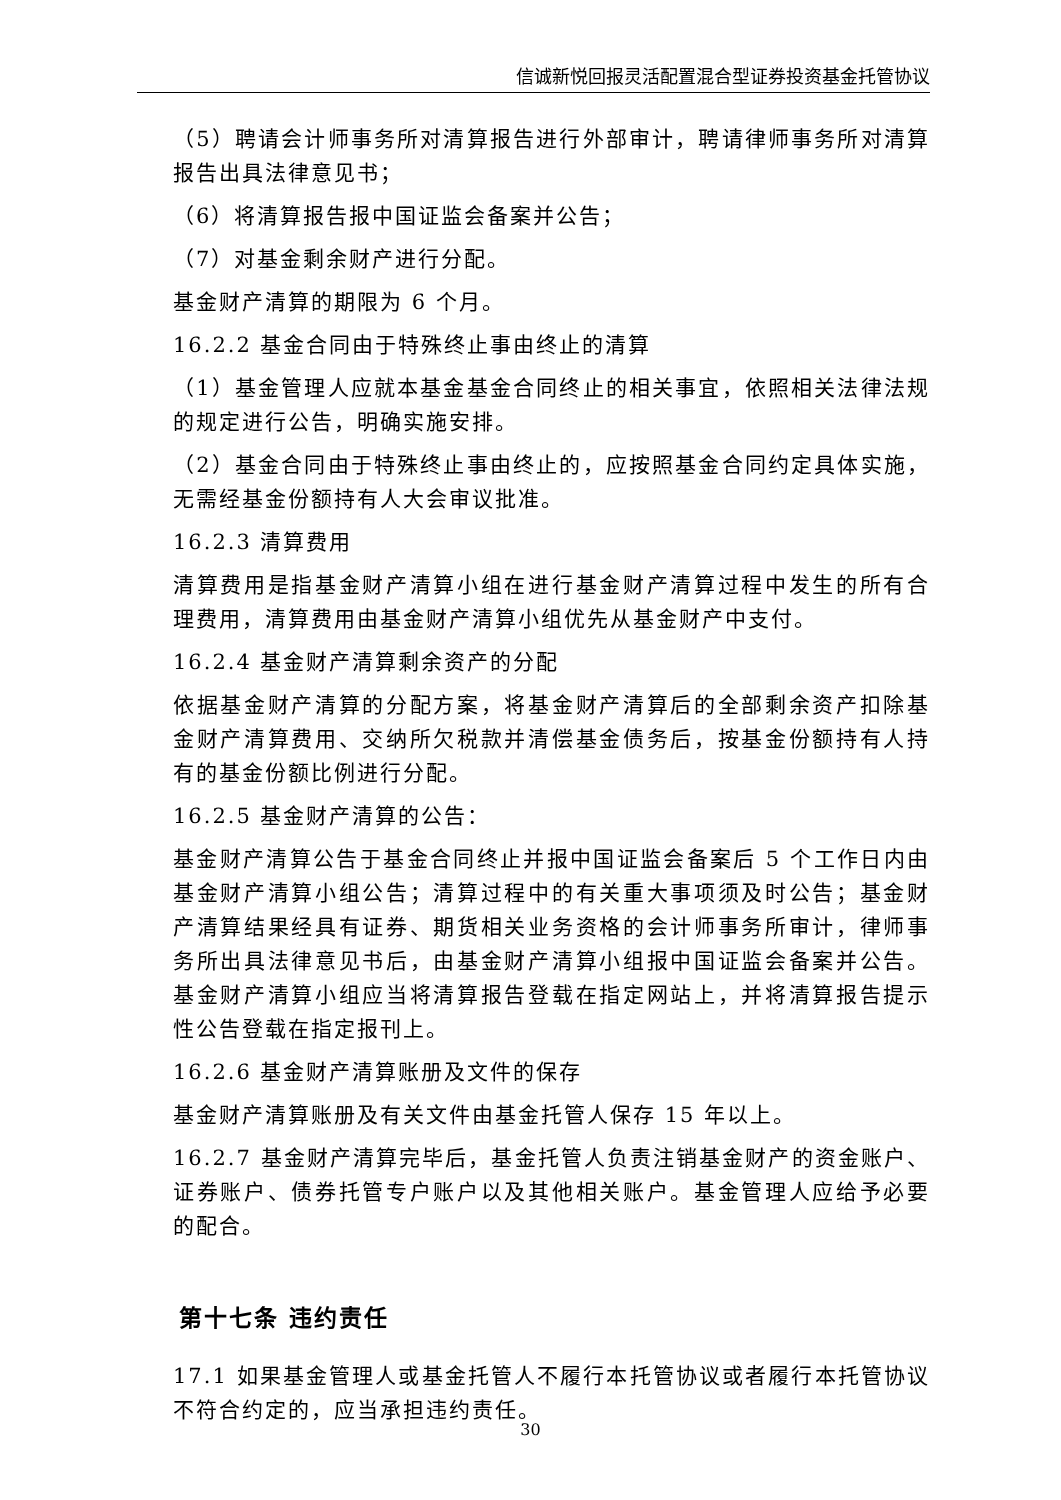信诚新悦回报灵活配置混合型证券投资基金托管协议
（5）聘请会计师事务所对清算报告进行外部审计，聘请律师事务所对清算报告出具法律意见书；
（6）将清算报告报中国证监会备案并公告；
（7）对基金剩余财产进行分配。
基金财产清算的期限为 6 个月。
16.2.2 基金合同由于特殊终止事由终止的清算
（1）基金管理人应就本基金基金合同终止的相关事宜，依照相关法律法规的规定进行公告，明确实施安排。
（2）基金合同由于特殊终止事由终止的，应按照基金合同约定具体实施，无需经基金份额持有人大会审议批准。
16.2.3 清算费用
清算费用是指基金财产清算小组在进行基金财产清算过程中发生的所有合理费用，清算费用由基金财产清算小组优先从基金财产中支付。
16.2.4 基金财产清算剩余资产的分配
依据基金财产清算的分配方案，将基金财产清算后的全部剩余资产扣除基金财产清算费用、交纳所欠税款并清偿基金债务后，按基金份额持有人持有的基金份额比例进行分配。
16.2.5 基金财产清算的公告：
基金财产清算公告于基金合同终止并报中国证监会备案后 5 个工作日内由基金财产清算小组公告；清算过程中的有关重大事项须及时公告；基金财产清算结果经具有证券、期货相关业务资格的会计师事务所审计，律师事务所出具法律意见书后，由基金财产清算小组报中国证监会备案并公告。基金财产清算小组应当将清算报告登载在指定网站上，并将清算报告提示性公告登载在指定报刊上。
16.2.6 基金财产清算账册及文件的保存
基金财产清算账册及有关文件由基金托管人保存 15 年以上。
16.2.7 基金财产清算完毕后，基金托管人负责注销基金财产的资金账户、证券账户、债券托管专户账户以及其他相关账户。基金管理人应给予必要的配合。
第十七条 违约责任
17.1 如果基金管理人或基金托管人不履行本托管协议或者履行本托管协议不符合约定的，应当承担违约责任。
30